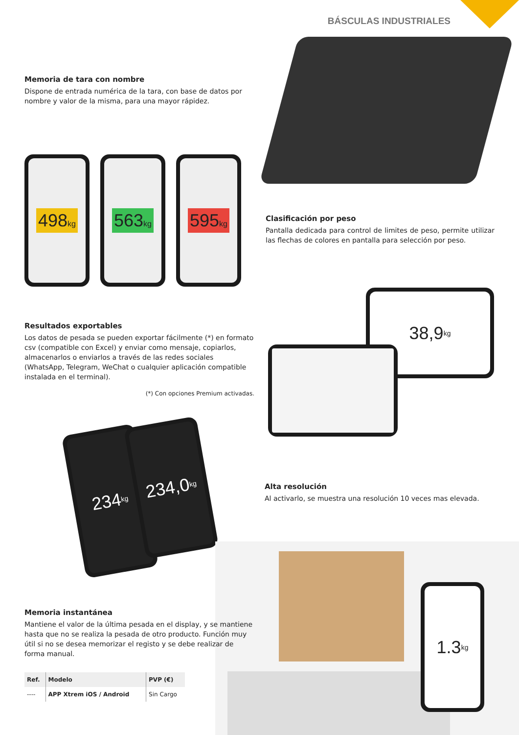BÁSCULAS INDUSTRIALES
Memoria de tara con nombre
Dispone de entrada numérica de la tara, con base de datos por nombre y valor de la misma, para una mayor rápidez.
498kg 563kg 595kg
Clasificación por peso
Pantalla dedicada para control de limites de peso, permite utilizar las flechas de colores en pantalla para selección por peso.
38,9 kg
Resultados exportables
Los datos de pesada se pueden exportar fácilmente (*) en formato csv (compatible con Excel) y enviar como mensaje, copiarlos, almacenarlos o enviarlos a través de las redes sociales (WhatsApp, Telegram, WeChat o cualquier aplicación compatible instalada en el terminal).
(*) Con opciones Premium activadas.
234 kg
234,0 kg
Alta resolución
Al activarlo, se muestra una resolución 10 veces mas elevada.
1.3 kg
Memoria instantánea
Mantiene el valor de la última pesada en el display, y se mantiene hasta que no se realiza la pesada de otro producto. Función muy útil si no se desea memorizar el registo y se debe realizar de forma manual.
| Ref. | Modelo | PVP (€) |
| --- | --- | --- |
| ---- | APP Xtrem iOS / Android | Sin Cargo |